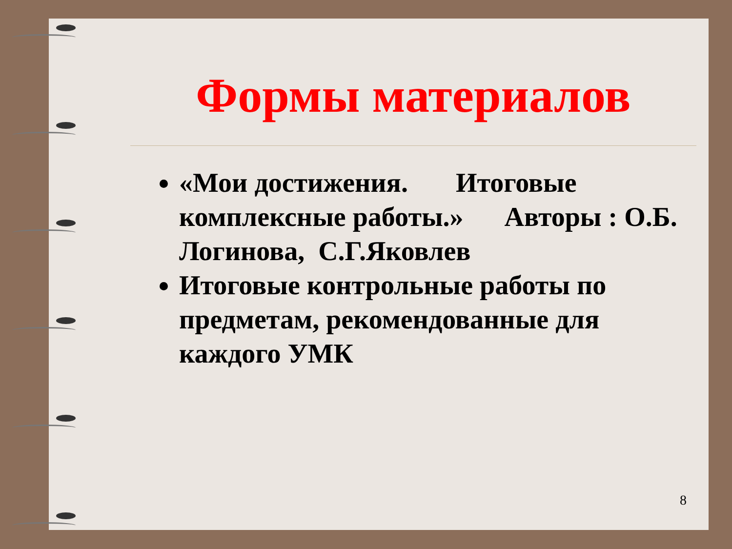Формы материалов
«Мои достижения. Итоговые комплексные работы.» Авторы : О.Б. Логинова, С.Г.Яковлев
Итоговые контрольные работы по предметам, рекомендованные для каждого УМК
8